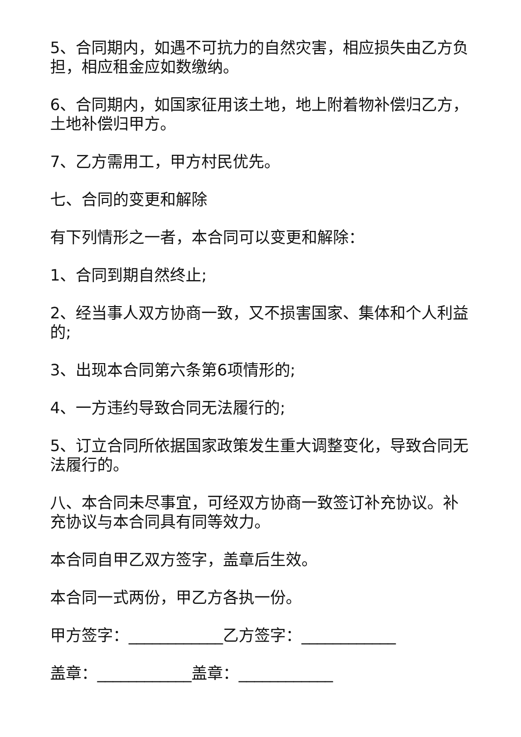5、合同期内，如遇不可抗力的自然灾害，相应损失由乙方负担，相应租金应如数缴纳。
6、合同期内，如国家征用该土地，地上附着物补偿归乙方，土地补偿归甲方。
7、乙方需用工，甲方村民优先。
七、合同的变更和解除
有下列情形之一者，本合同可以变更和解除：
1、合同到期自然终止;
2、经当事人双方协商一致，又不损害国家、集体和个人利益的;
3、出现本合同第六条第6项情形的;
4、一方违约导致合同无法履行的;
5、订立合同所依据国家政策发生重大调整变化，导致合同无法履行的。
八、本合同未尽事宜，可经双方协商一致签订补充协议。补充协议与本合同具有同等效力。
本合同自甲乙双方签字，盖章后生效。
本合同一式两份，甲乙方各执一份。
甲方签字：____________乙方签字：____________
盖章：____________盖章：____________